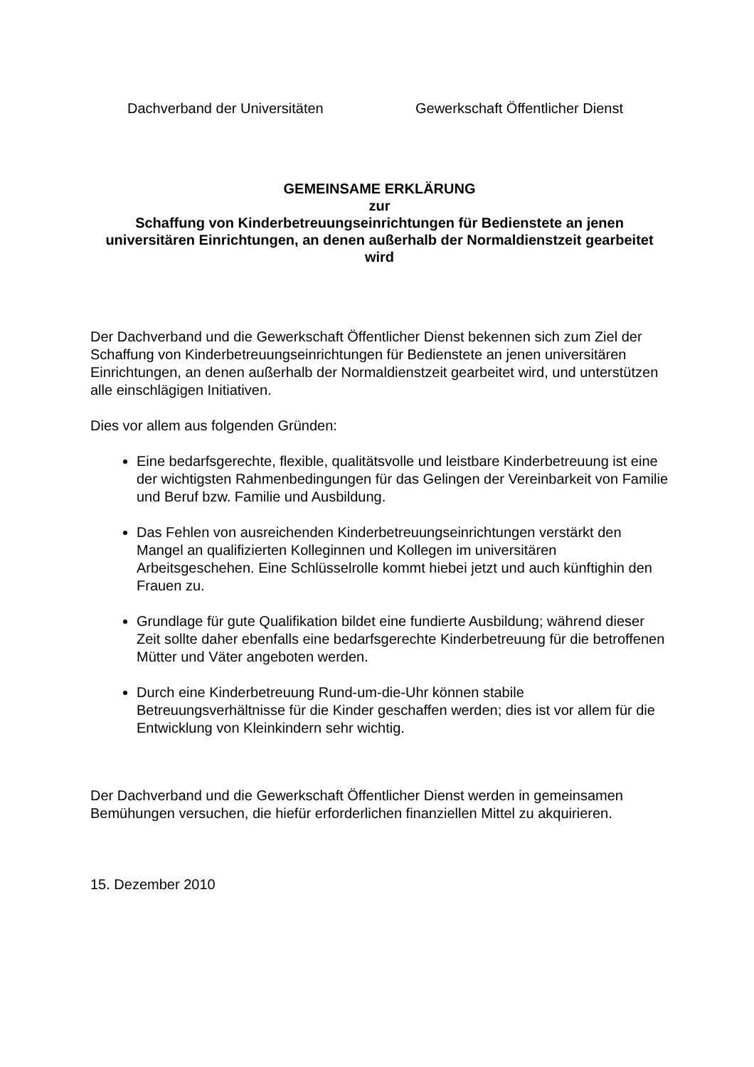Dachverband der Universitäten Gewerkschaft Öffentlicher Dienst
GEMEINSAME ERKLÄRUNG
zur
Schaffung von Kinderbetreuungseinrichtungen für Bedienstete an jenen universitären Einrichtungen, an denen außerhalb der Normaldienstzeit gearbeitet wird
Der Dachverband und die Gewerkschaft Öffentlicher Dienst bekennen sich zum Ziel der Schaffung von Kinderbetreuungseinrichtungen für Bedienstete an jenen universitären Einrichtungen, an denen außerhalb der Normaldienstzeit gearbeitet wird, und unterstützen alle einschlägigen Initiativen.
Dies vor allem aus folgenden Gründen:
Eine bedarfsgerechte, flexible, qualitätsvolle und leistbare Kinderbetreuung ist eine der wichtigsten Rahmenbedingungen für das Gelingen der Vereinbarkeit von Familie und Beruf bzw. Familie und Ausbildung.
Das Fehlen von ausreichenden Kinderbetreuungseinrichtungen verstärkt den Mangel an qualifizierten Kolleginnen und Kollegen im universitären Arbeitsgeschehen. Eine Schlüsselrolle kommt hiebei jetzt und auch künftighin den Frauen zu.
Grundlage für gute Qualifikation bildet eine fundierte Ausbildung; während dieser Zeit sollte daher ebenfalls eine bedarfsgerechte Kinderbetreuung für die betroffenen Mütter und Väter angeboten werden.
Durch eine Kinderbetreuung Rund-um-die-Uhr können stabile Betreuungsverhältnisse für die Kinder geschaffen werden; dies ist vor allem für die Entwicklung von Kleinkindern sehr wichtig.
Der Dachverband und die Gewerkschaft Öffentlicher Dienst werden in gemeinsamen Bemühungen versuchen, die hiefür erforderlichen finanziellen Mittel zu akquirieren.
15. Dezember 2010